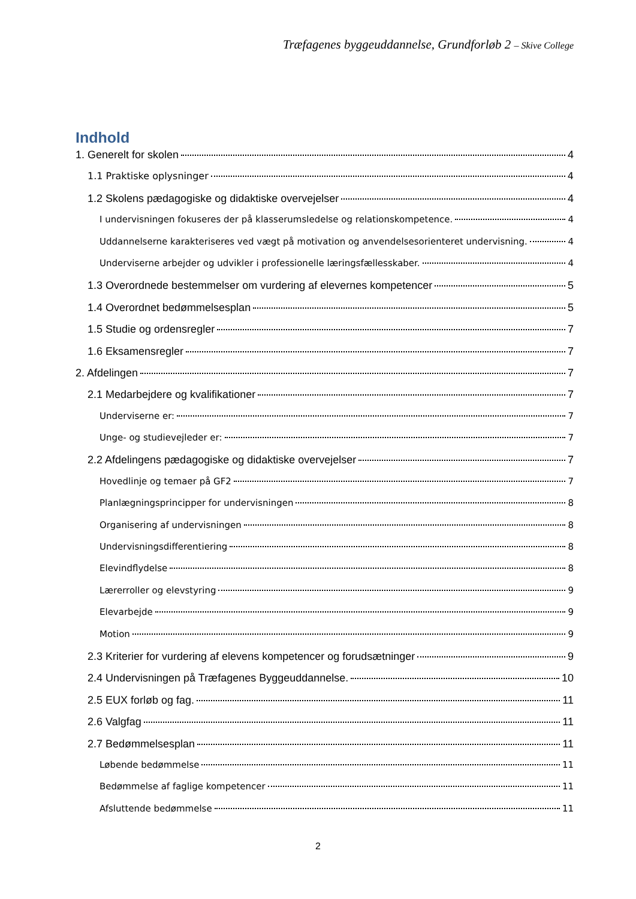Træfagenes byggeuddannelse, Grundforløb 2 – Skive College
Indhold
1. Generelt for skolen 4
1.1 Praktiske oplysninger 4
1.2 Skolens pædagogiske og didaktiske overvejelser 4
I undervisningen fokuseres der på klasserumsledelse og relationskompetence. 4
Uddannelserne karakteriseres ved vægt på motivation og anvendelsesorienteret undervisning. 4
Underviserne arbejder og udvikler i professionelle læringsfællesskaber. 4
1.3 Overordnede bestemmelser om vurdering af elevernes kompetencer 5
1.4 Overordnet bedømmelsesplan 5
1.5 Studie og ordensregler 7
1.6 Eksamensregler 7
2. Afdelingen 7
2.1 Medarbejdere og kvalifikationer 7
Underviserne er: 7
Unge- og studievejleder er: 7
2.2 Afdelingens pædagogiske og didaktiske overvejelser 7
Hovedlinje og temaer på GF2 7
Planlægningsprincipper for undervisningen 8
Organisering af undervisningen 8
Undervisningsdifferentiering 8
Elevindflydelse 8
Lærerroller og elevstyring 9
Elevarbejde 9
Motion 9
2.3 Kriterier for vurdering af elevens kompetencer og forudsætninger 9
2.4 Undervisningen på Træfagenes Byggeuddannelse. 10
2.5 EUX forløb og fag. 11
2.6 Valgfag 11
2.7 Bedømmelsesplan 11
Løbende bedømmelse 11
Bedømmelse af faglige kompetencer 11
Afsluttende bedømmelse 11
2